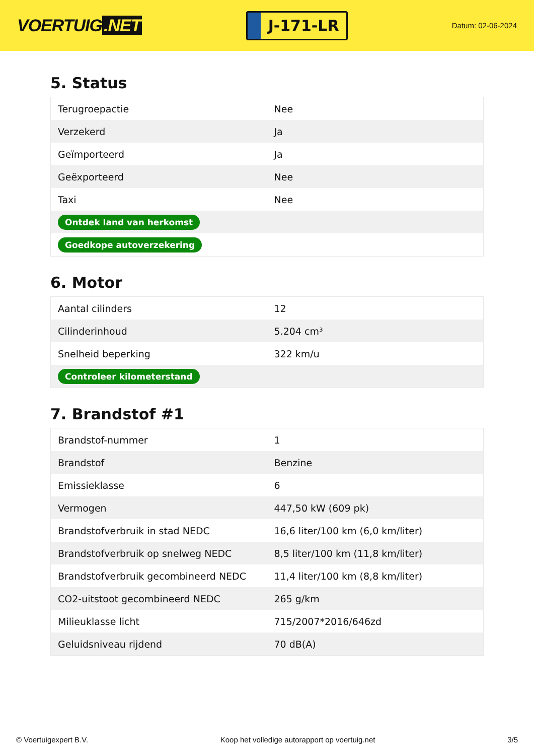VOERTUIG.NET
J-171-LR
Datum: 02-06-2024
5. Status
| Terugroepactie | Nee |
| Verzekerd | Ja |
| Geïmporteerd | Ja |
| Geëxporteerd | Nee |
| Taxi | Nee |
| Ontdek land van herkomst | |
| Goedkope autoverzekering | |
6. Motor
| Aantal cilinders | 12 |
| Cilinderinhoud | 5.204 cm³ |
| Snelheid beperking | 322 km/u |
| Controleer kilometerstand | |
7. Brandstof #1
| Brandstof-nummer | 1 |
| Brandstof | Benzine |
| Emissieklasse | 6 |
| Vermogen | 447,50 kW (609 pk) |
| Brandstofverbruik in stad NEDC | 16,6 liter/100 km (6,0 km/liter) |
| Brandstofverbruik op snelweg NEDC | 8,5 liter/100 km (11,8 km/liter) |
| Brandstofverbruik gecombineerd NEDC | 11,4 liter/100 km (8,8 km/liter) |
| CO2-uitstoot gecombineerd NEDC | 265 g/km |
| Milieuklasse licht | 715/2007*2016/646zd |
| Geluidsniveau rijdend | 70 dB(A) |
© Voertuigexpert B.V. Koop het volledige autorapport op voertuig.net 3/5